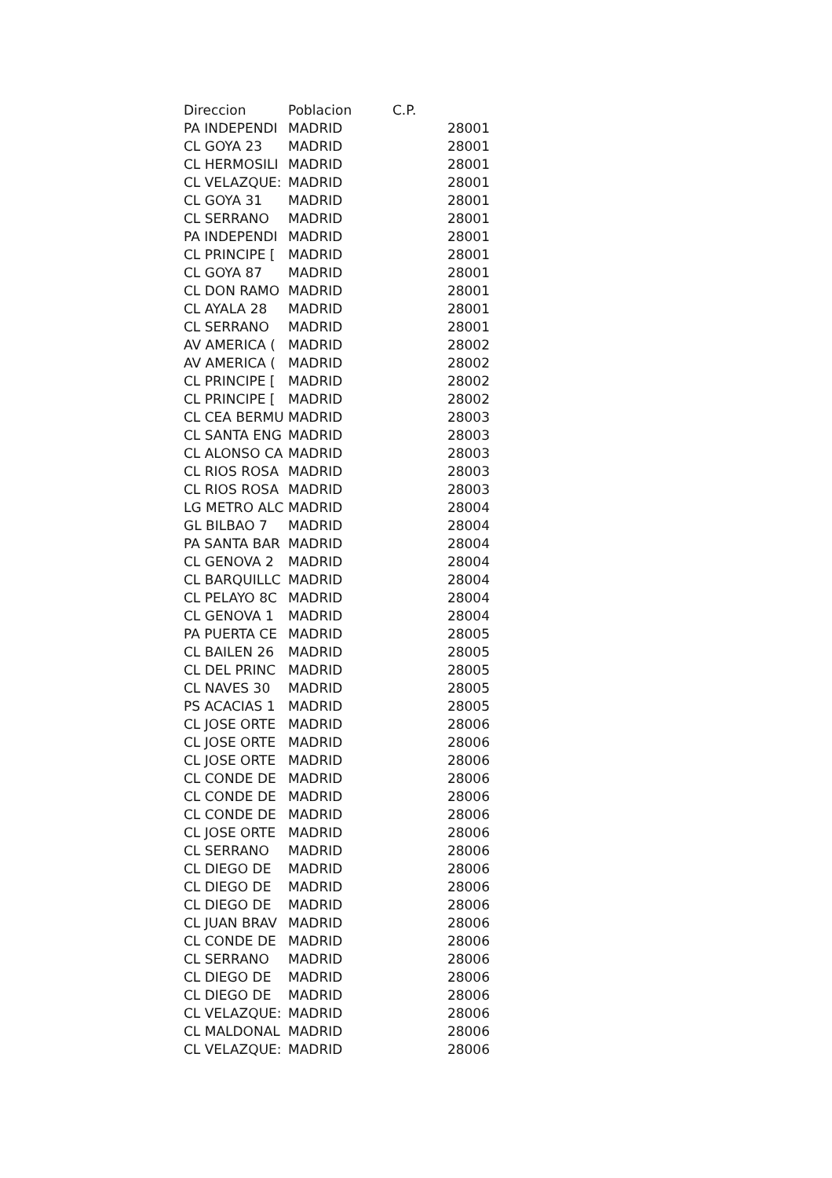| Direccion | Poblacion | C.P. |
| --- | --- | --- |
| PA INDEPENDI | MADRID | 28001 |
| CL GOYA 23 | MADRID | 28001 |
| CL HERMOSILI | MADRID | 28001 |
| CL VELAZQUE: | MADRID | 28001 |
| CL GOYA 31 | MADRID | 28001 |
| CL SERRANO | MADRID | 28001 |
| PA INDEPENDI | MADRID | 28001 |
| CL PRINCIPE [ | MADRID | 28001 |
| CL GOYA 87 | MADRID | 28001 |
| CL DON RAMO | MADRID | 28001 |
| CL AYALA 28 | MADRID | 28001 |
| CL SERRANO | MADRID | 28001 |
| AV AMERICA ( | MADRID | 28002 |
| AV AMERICA ( | MADRID | 28002 |
| CL PRINCIPE [ | MADRID | 28002 |
| CL PRINCIPE [ | MADRID | 28002 |
| CL CEA BERMU | MADRID | 28003 |
| CL SANTA ENG | MADRID | 28003 |
| CL ALONSO CA | MADRID | 28003 |
| CL RIOS ROSA | MADRID | 28003 |
| CL RIOS ROSA | MADRID | 28003 |
| LG METRO ALC | MADRID | 28004 |
| GL BILBAO 7 | MADRID | 28004 |
| PA SANTA BAR | MADRID | 28004 |
| CL GENOVA 2 | MADRID | 28004 |
| CL BARQUILLC | MADRID | 28004 |
| CL PELAYO 8C | MADRID | 28004 |
| CL GENOVA 1 | MADRID | 28004 |
| PA PUERTA CE | MADRID | 28005 |
| CL BAILEN 26 | MADRID | 28005 |
| CL DEL PRINC | MADRID | 28005 |
| CL NAVES 30 | MADRID | 28005 |
| PS ACACIAS 1 | MADRID | 28005 |
| CL JOSE ORTE | MADRID | 28006 |
| CL JOSE ORTE | MADRID | 28006 |
| CL JOSE ORTE | MADRID | 28006 |
| CL CONDE DE | MADRID | 28006 |
| CL CONDE DE | MADRID | 28006 |
| CL CONDE DE | MADRID | 28006 |
| CL JOSE ORTE | MADRID | 28006 |
| CL SERRANO | MADRID | 28006 |
| CL DIEGO DE | MADRID | 28006 |
| CL DIEGO DE | MADRID | 28006 |
| CL DIEGO DE | MADRID | 28006 |
| CL JUAN BRAV | MADRID | 28006 |
| CL CONDE DE | MADRID | 28006 |
| CL SERRANO | MADRID | 28006 |
| CL DIEGO DE | MADRID | 28006 |
| CL DIEGO DE | MADRID | 28006 |
| CL VELAZQUE: | MADRID | 28006 |
| CL MALDONAL | MADRID | 28006 |
| CL VELAZQUE: | MADRID | 28006 |